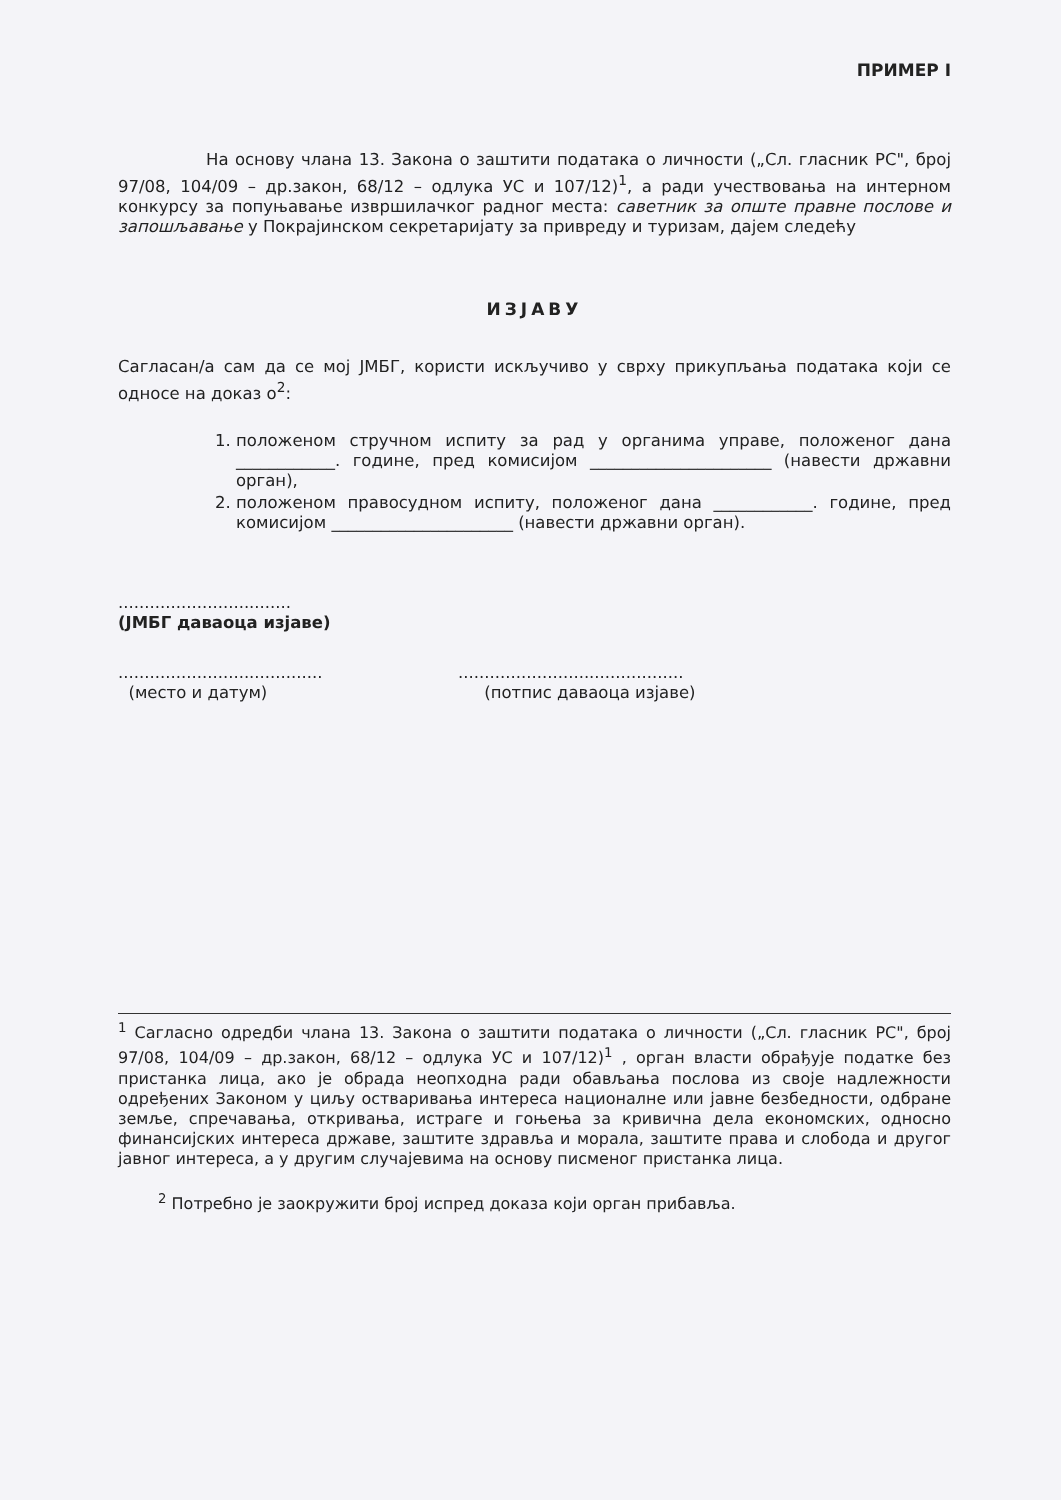ПРИМЕР I
На основу члана 13. Закона о заштити података о личности („Сл. гласник РС", број 97/08, 104/09 – др.закон, 68/12 – одлука УС и 107/12)<sup>1</sup>, а ради учествовања на интерном конкурсу за попуњавање извршилачког радног места: саветник за опште правне послове и запошљавање у Покрајинском секретаријату за привреду и туризам, дајем следећу
ИЗЈАВУ
Сагласан/а сам да се мој ЈМБГ, користи искључиво у сврху прикупљања података који се односе на доказ о<sup>2</sup>:
1. положеном стручном испиту за рад у органима управе, положеног дана ____________. године, пред комисијом ______________________ (навести државни орган),
2. положеном правосудном испиту, положеног дана ____________. године, пред комисијом ______________________ (навести државни орган).
.................................
(ЈМБГ даваоца изјаве)
.......................................
(место и датум)
...........................................
(потпис даваоца изјаве)
<sup>1</sup> Сагласно одредби члана 13. Закона о заштити података о личности („Сл. гласник РС", број 97/08, 104/09 – др.закон, 68/12 – одлука УС и 107/12)<sup>1</sup> , орган власти обрађује податке без пристанка лица, ако је обрада неопходна ради обављања послова из своје надлежности одређених Законом у циљу остваривања интереса националне или јавне безбедности, одбране земље, спречавања, откривања, истраге и гоњења за кривична дела економских, односно финансијских интереса државе, заштите здравља и морала, заштите права и слобода и другог јавног интереса, а у другим случајевима на основу писменог пристанка лица.
<sup>2</sup> Потребно је заокружити број испред доказа који орган прибавља.